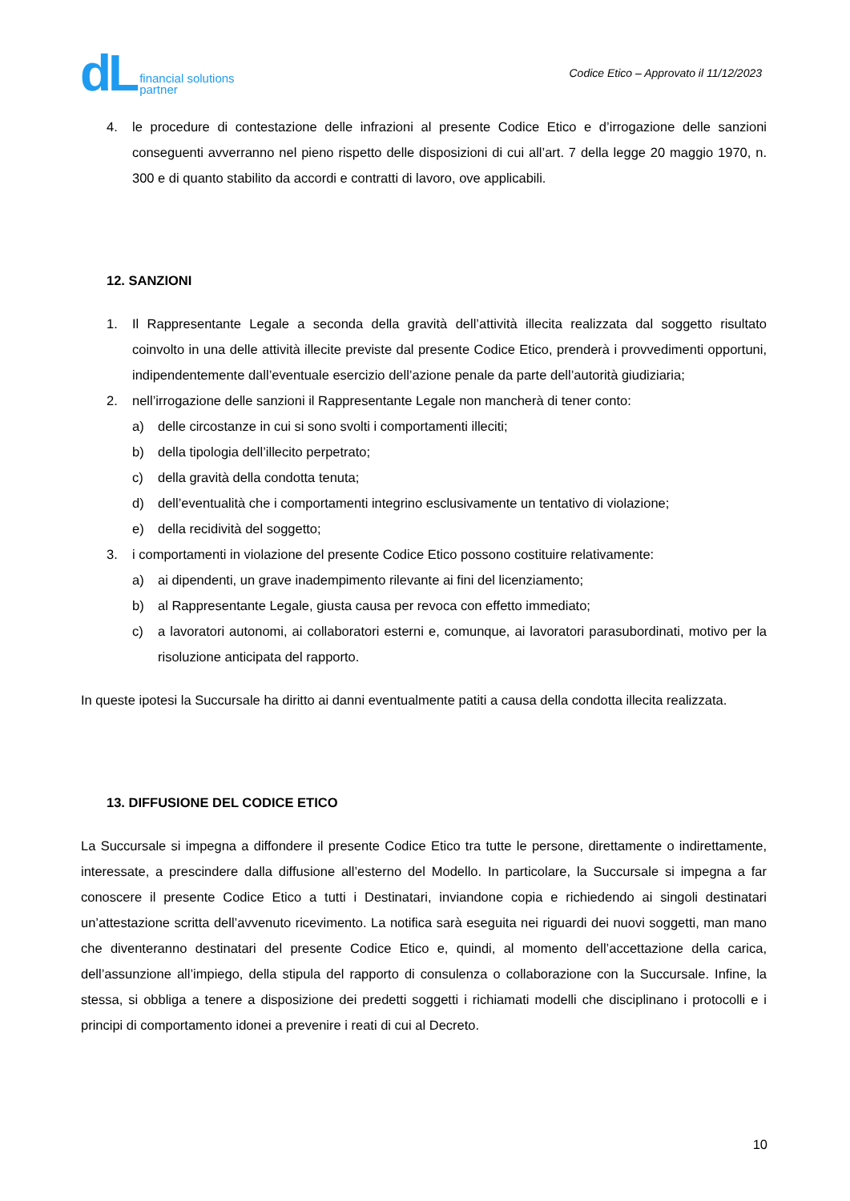dL financial solutions
partner
Codice Etico – Approvato il 11/12/2023
4. le procedure di contestazione delle infrazioni al presente Codice Etico e d’irrogazione delle sanzioni conseguenti avverranno nel pieno rispetto delle disposizioni di cui all’art. 7 della legge 20 maggio 1970, n. 300 e di quanto stabilito da accordi e contratti di lavoro, ove applicabili.
12. SANZIONI
1. Il Rappresentante Legale a seconda della gravità dell’attività illecita realizzata dal soggetto risultato coinvolto in una delle attività illecite previste dal presente Codice Etico, prenderà i provvedimenti opportuni, indipendentemente dall’eventuale esercizio dell’azione penale da parte dell’autorità giudiziaria;
2. nell’irrogazione delle sanzioni il Rappresentante Legale non mancherà di tener conto:
a) delle circostanze in cui si sono svolti i comportamenti illeciti;
b) della tipologia dell’illecito perpetrato;
c) della gravità della condotta tenuta;
d) dell’eventualità che i comportamenti integrino esclusivamente un tentativo di violazione;
e) della recidività del soggetto;
3. i comportamenti in violazione del presente Codice Etico possono costituire relativamente:
a) ai dipendenti, un grave inadempimento rilevante ai fini del licenziamento;
b) al Rappresentante Legale, giusta causa per revoca con effetto immediato;
c) a lavoratori autonomi, ai collaboratori esterni e, comunque, ai lavoratori parasubordinati, motivo per la risoluzione anticipata del rapporto.
In queste ipotesi la Succursale ha diritto ai danni eventualmente patiti a causa della condotta illecita realizzata.
13. DIFFUSIONE DEL CODICE ETICO
La Succursale si impegna a diffondere il presente Codice Etico tra tutte le persone, direttamente o indirettamente, interessate, a prescindere dalla diffusione all’esterno del Modello. In particolare, la Succursale si impegna a far conoscere il presente Codice Etico a tutti i Destinatari, inviandone copia e richiedendo ai singoli destinatari un’attestazione scritta dell’avvenuto ricevimento. La notifica sarà eseguita nei riguardi dei nuovi soggetti, man mano che diventeranno destinatari del presente Codice Etico e, quindi, al momento dell’accettazione della carica, dell’assunzione all’impiego, della stipula del rapporto di consulenza o collaborazione con la Succursale. Infine, la stessa, si obbliga a tenere a disposizione dei predetti soggetti i richiamati modelli che disciplinano i protocolli e i principi di comportamento idonei a prevenire i reati di cui al Decreto.
10